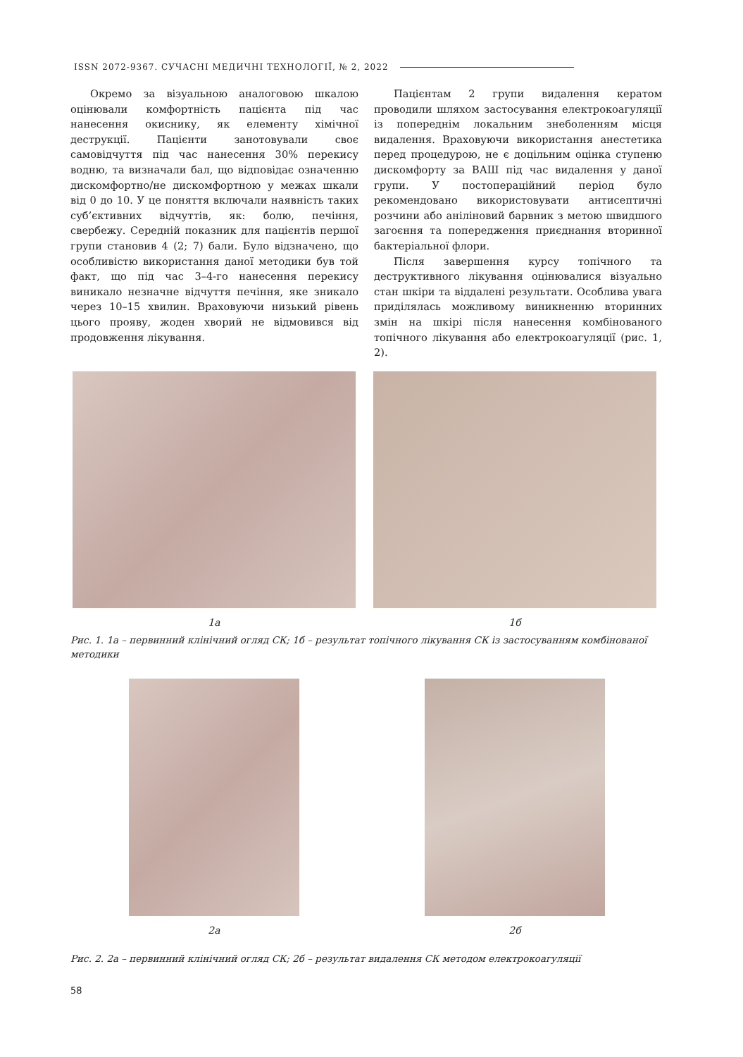ISSN 2072-9367. СУЧАСНІ МЕДИЧНІ ТЕХНОЛОГІЇ, № 2, 2022
Окремо за візуальною аналоговою шкалою оцінювали комфортність пацієнта під час нанесення окиснику, як елементу хімічної деструкції. Пацієнти занотовували своє самовідчуття під час нанесення 30% перекису водню, та визначали бал, що відповідає означенню дискомфортно/не дискомфортною у межах шкали від 0 до 10. У це поняття включали наявність таких суб’єктивних відчуттів, як: болю, печіння, свербежу. Середній показник для пацієнтів першої групи становив 4 (2; 7) бали. Було відзначено, що особливістю використання даної методики був той факт, що під час 3–4-го нанесення перекису виникало незначне відчуття печіння, яке зникало через 10–15 хвилин. Враховуючи низький рівень цього прояву, жоден хворий не відмовився від продовження лікування.
Пацієнтам 2 групи видалення кератом проводили шляхом застосування електрокоагуляції із попереднім локальним знеболенням місця видалення. Враховуючи використання анестетика перед процедурою, не є доцільним оцінка ступеню дискомфорту за ВАШ під час видалення у даної групи. У постопераційний період було рекомендовано використовувати антисептичні розчини або аніліновий барвник з метою швидшого загоєння та попередження приєднання вторинної бактеріальної флори.
Після завершення курсу топічного та деструктивного лікування оцінювалися візуально стан шкіри та віддалені результати. Особлива увага приділялась можливому виникненню вторинних змін на шкірі після нанесення комбінованого топічного лікування або електрокоагуляції (рис. 1, 2).
1а 1б
Рис. 1. 1а – первинний клінічний огляд СК; 1б – результат топічного лікування СК із застосуванням комбінованої методики
2а 2б
Рис. 2. 2а – первинний клінічний огляд СК; 2б – результат видалення СК методом електрокоагуляції
58